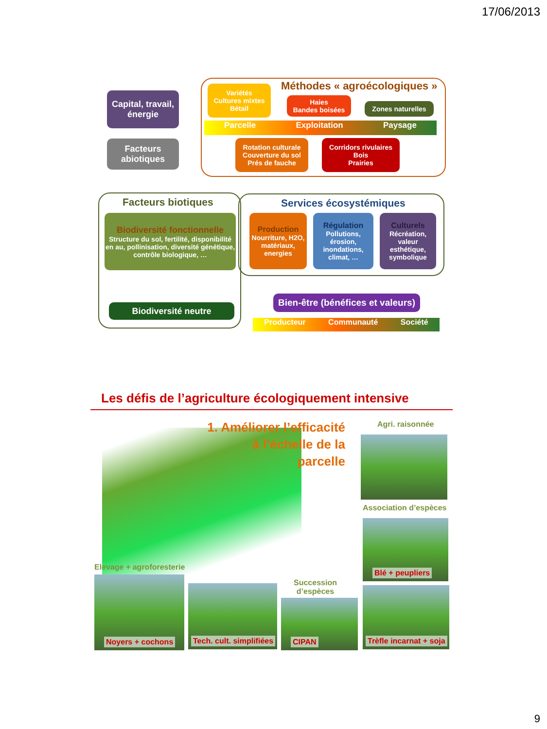17/06/2013
Capital, travail, énergie
Facteurs abiotiques
Méthodes « agroécologiques »
Variétés
Cultures mixtes
Bétail
Haies
Bandes boisées
Zones naturelles
Parcelle Exploitation Paysage
Rotation culturale
Couverture du sol
Prés de fauche
Corridors rivulaires
Bois
Prairies
Facteurs biotiques
Biodiversité fonctionnelle
Structure du sol, fertilité, disponibilité en au, pollinisation, diversité génétique, contrôle biologique, …
Services écosystémiques
Production
Nourriture, H2O, matériaux, energies
Régulation
Pollutions, érosion, inondations, climat, …
Culturels
Récréation, valeur esthétique, symbolique
Biodiversité neutre
Bien-être (bénéfices et valeurs)
Producteur Communauté Société
Les défis de l’agriculture écologiquement intensive
1. Améliorer l’efficacité à l’échelle de la parcelle
Agri. raisonnée
Association d’espèces
Blé + peupliers
Elevage + agroforesterie
Noyers + cochons
Tech. cult. simplifiées
Succession
d’espèces
CIPAN
Trèfle incarnat + soja
9